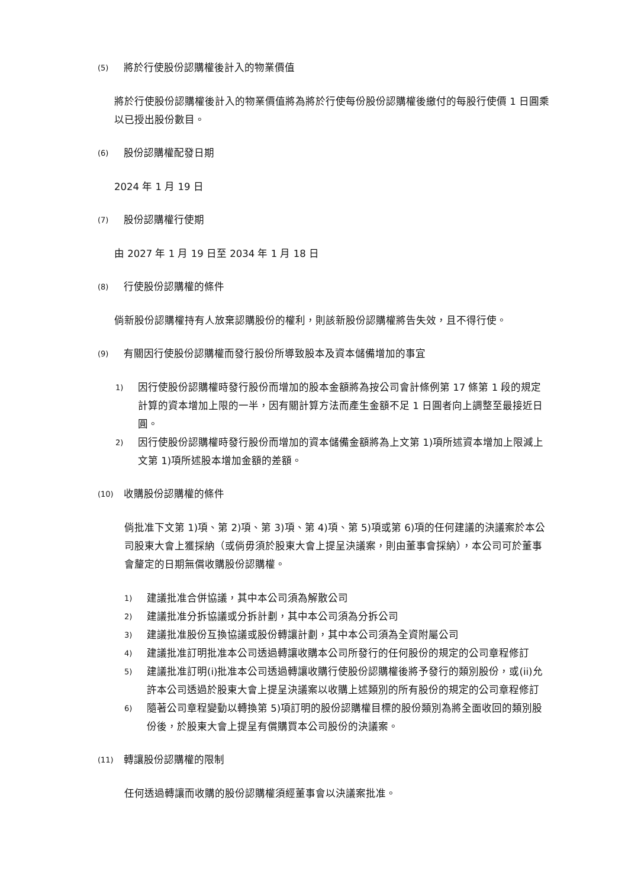(5) 將於行使股份認購權後計入的物業價值
將於行使股份認購權後計入的物業價值將為將於行使每份股份認購權後繳付的每股行使價 1 日圓乘以已授出股份數目。
(6) 股份認購權配發日期
2024 年 1 月 19 日
(7) 股份認購權行使期
由 2027 年 1 月 19 日至 2034 年 1 月 18 日
(8) 行使股份認購權的條件
倘新股份認購權持有人放棄認購股份的權利，則該新股份認購權將告失效，且不得行使。
(9) 有關因行使股份認購權而發行股份所導致股本及資本儲備增加的事宜
1) 因行使股份認購權時發行股份而增加的股本金額將為按公司會計條例第 17 條第 1 段的規定計算的資本增加上限的一半，因有關計算方法而產生金額不足 1 日圓者向上調整至最接近日圓。
2) 因行使股份認購權時發行股份而增加的資本儲備金額將為上文第 1)項所述資本增加上限減上文第 1)項所述股本增加金額的差額。
(10) 收購股份認購權的條件
倘批准下文第 1)項、第 2)項、第 3)項、第 4)項、第 5)項或第 6)項的任何建議的決議案於本公司股東大會上獲採納（或倘毋須於股東大會上提呈決議案，則由董事會採納），本公司可於董事會釐定的日期無償收購股份認購權。
1) 建議批准合併協議，其中本公司須為解散公司
2) 建議批准分拆協議或分拆計劃，其中本公司須為分拆公司
3) 建議批准股份互換協議或股份轉讓計劃，其中本公司須為全資附屬公司
4) 建議批准訂明批准本公司透過轉讓收購本公司所發行的任何股份的規定的公司章程修訂
5) 建議批准訂明(i)批准本公司透過轉讓收購行使股份認購權後將予發行的類別股份，或(ii)允許本公司透過於股東大會上提呈決議案以收購上述類別的所有股份的規定的公司章程修訂
6) 隨著公司章程變動以轉換第 5)項訂明的股份認購權目標的股份類別為將全面收回的類別股份後，於股東大會上提呈有償購買本公司股份的決議案。
(11) 轉讓股份認購權的限制
任何透過轉讓而收購的股份認購權須經董事會以決議案批准。